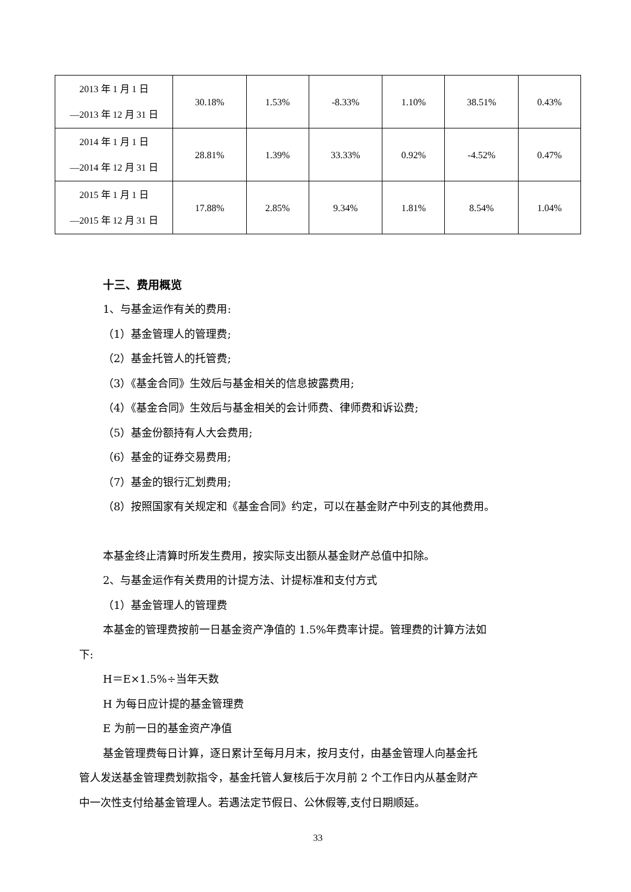| 2013 年 1 月 1 日 —2013 年 12 月 31 日 | 30.18% | 1.53% | -8.33% | 1.10% | 38.51% | 0.43% |
| 2014 年 1 月 1 日 —2014 年 12 月 31 日 | 28.81% | 1.39% | 33.33% | 0.92% | -4.52% | 0.47% |
| 2015 年 1 月 1 日 —2015 年 12 月 31 日 | 17.88% | 2.85% | 9.34% | 1.81% | 8.54% | 1.04% |
十三、费用概览
1、与基金运作有关的费用:
（1）基金管理人的管理费;
（2）基金托管人的托管费;
（3）《基金合同》生效后与基金相关的信息披露费用;
（4）《基金合同》生效后与基金相关的会计师费、律师费和诉讼费;
（5）基金份额持有人大会费用;
（6）基金的证券交易费用;
（7）基金的银行汇划费用;
（8）按照国家有关规定和《基金合同》约定，可以在基金财产中列支的其他费用。
本基金终止清算时所发生费用，按实际支出额从基金财产总值中扣除。
2、与基金运作有关费用的计提方法、计提标准和支付方式
（1）基金管理人的管理费
本基金的管理费按前一日基金资产净值的 1.5%年费率计提。管理费的计算方法如
下:
H＝E×1.5%÷当年天数
H 为每日应计提的基金管理费
E 为前一日的基金资产净值
基金管理费每日计算，逐日累计至每月月末，按月支付，由基金管理人向基金托
管人发送基金管理费划款指令，基金托管人复核后于次月前 2 个工作日内从基金财产
中一次性支付给基金管理人。若遇法定节假日、公休假等,支付日期顺延。
33